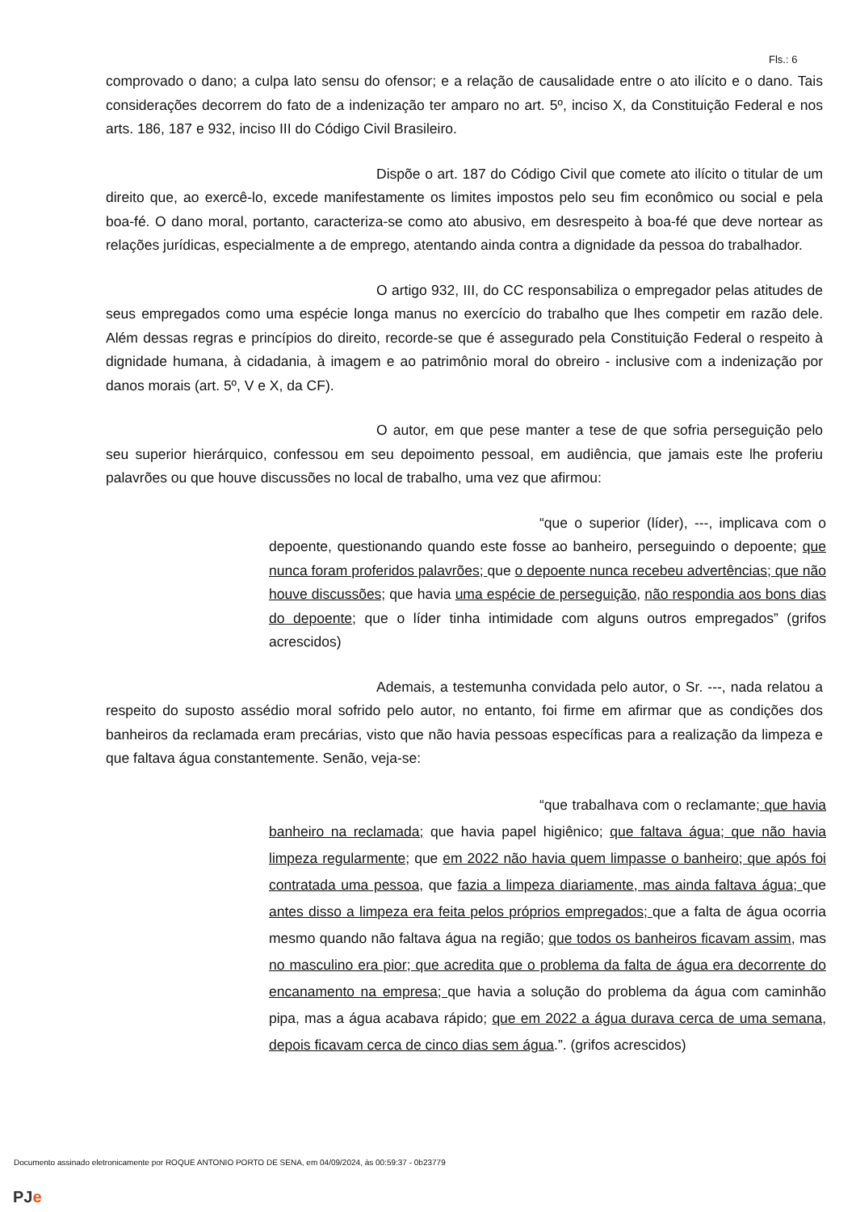Fls.: 6
comprovado o dano; a culpa lato sensu do ofensor; e a relação de causalidade entre o ato ilícito e o dano. Tais considerações decorrem do fato de a indenização ter amparo no art. 5º, inciso X, da Constituição Federal e nos arts. 186, 187 e 932, inciso III do Código Civil Brasileiro.
Dispõe o art. 187 do Código Civil que comete ato ilícito o titular de um direito que, ao exercê-lo, excede manifestamente os limites impostos pelo seu fim econômico ou social e pela boa-fé. O dano moral, portanto, caracteriza-se como ato abusivo, em desrespeito à boa-fé que deve nortear as relações jurídicas, especialmente a de emprego, atentando ainda contra a dignidade da pessoa do trabalhador.
O artigo 932, III, do CC responsabiliza o empregador pelas atitudes de seus empregados como uma espécie longa manus no exercício do trabalho que lhes competir em razão dele. Além dessas regras e princípios do direito, recorde-se que é assegurado pela Constituição Federal o respeito à dignidade humana, à cidadania, à imagem e ao patrimônio moral do obreiro - inclusive com a indenização por danos morais (art. 5º, V e X, da CF).
O autor, em que pese manter a tese de que sofria perseguição pelo seu superior hierárquico, confessou em seu depoimento pessoal, em audiência, que jamais este lhe proferiu palavrões ou que houve discussões no local de trabalho, uma vez que afirmou:
“que o superior (líder), ---, implicava com o depoente, questionando quando este fosse ao banheiro, perseguindo o depoente; que nunca foram proferidos palavrões; que o depoente nunca recebeu advertências; que não houve discussões; que havia uma espécie de perseguição, não respondia aos bons dias do depoente; que o líder tinha intimidade com alguns outros empregados” (grifos acrescidos)
Ademais, a testemunha convidada pelo autor, o Sr. ---, nada relatou a respeito do suposto assédio moral sofrido pelo autor, no entanto, foi firme em afirmar que as condições dos banheiros da reclamada eram precárias, visto que não havia pessoas específicas para a realização da limpeza e que faltava água constantemente. Senão, veja-se:
“que trabalhava com o reclamante; que havia banheiro na reclamada; que havia papel higiênico; que faltava água; que não havia limpeza regularmente; que em 2022 não havia quem limpasse o banheiro; que após foi contratada uma pessoa, que fazia a limpeza diariamente, mas ainda faltava água; que antes disso a limpeza era feita pelos próprios empregados; que a falta de água ocorria mesmo quando não faltava água na região; que todos os banheiros ficavam assim, mas no masculino era pior; que acredita que o problema da falta de água era decorrente do encanamento na empresa; que havia a solução do problema da água com caminhão pipa, mas a água acabava rápido; que em 2022 a água durava cerca de uma semana, depois ficavam cerca de cinco dias sem água.”. (grifos acrescidos)
Documento assinado eletronicamente por ROQUE ANTONIO PORTO DE SENA, em 04/09/2024, às 00:59:37 - 0b23779
PJe